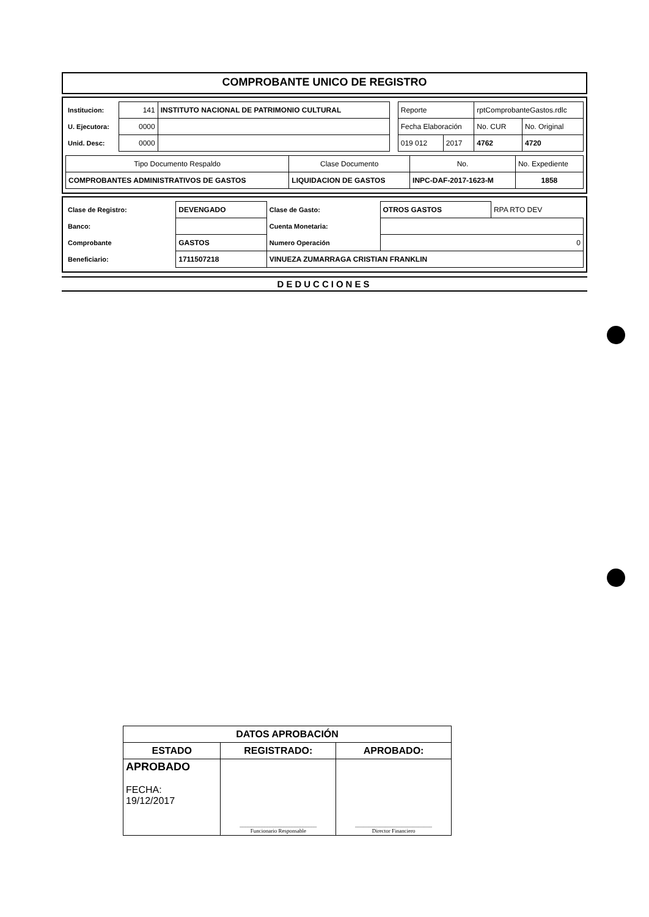COMPROBANTE UNICO DE REGISTRO
| Institucion: | 141 | INSTITUTO NACIONAL DE PATRIMONIO CULTURAL | | Reporte | | rptComprobanteGastos.rdlc | |
| U. Ejecutora: | 0000 | | | Fecha Elaboración | | No. CUR | No. Original |
| Unid. Desc: | 0000 | | | 019 012 | 2017 | 4762 | 4720 |
| Tipo Documento Respaldo | Clase Documento | No. | No. Expediente |
| COMPROBANTES ADMINISTRATIVOS DE GASTOS | LIQUIDACION DE GASTOS | INPC-DAF-2017-1623-M | 1858 |
| Clase de Registro: | DEVENGADO | Clase de Gasto: | OTROS GASTOS | RPA RTO DEV |
| Banco: | | Cuenta Monetaria: | | |
| Comprobante | GASTOS | Numero Operación | 0 | |
| Beneficiario: | 1711507218 | VINUEZA ZUMARRAGA CRISTIAN FRANKLIN | | |
DEDUCCIONES
| DATOS APROBACIÓN | | |
| ESTADO | REGISTRADO: | APROBADO: |
| APROBADO FECHA: 19/12/2017 | ____________________________ Funcionario Responsable | ____________________________ Director Financiero |